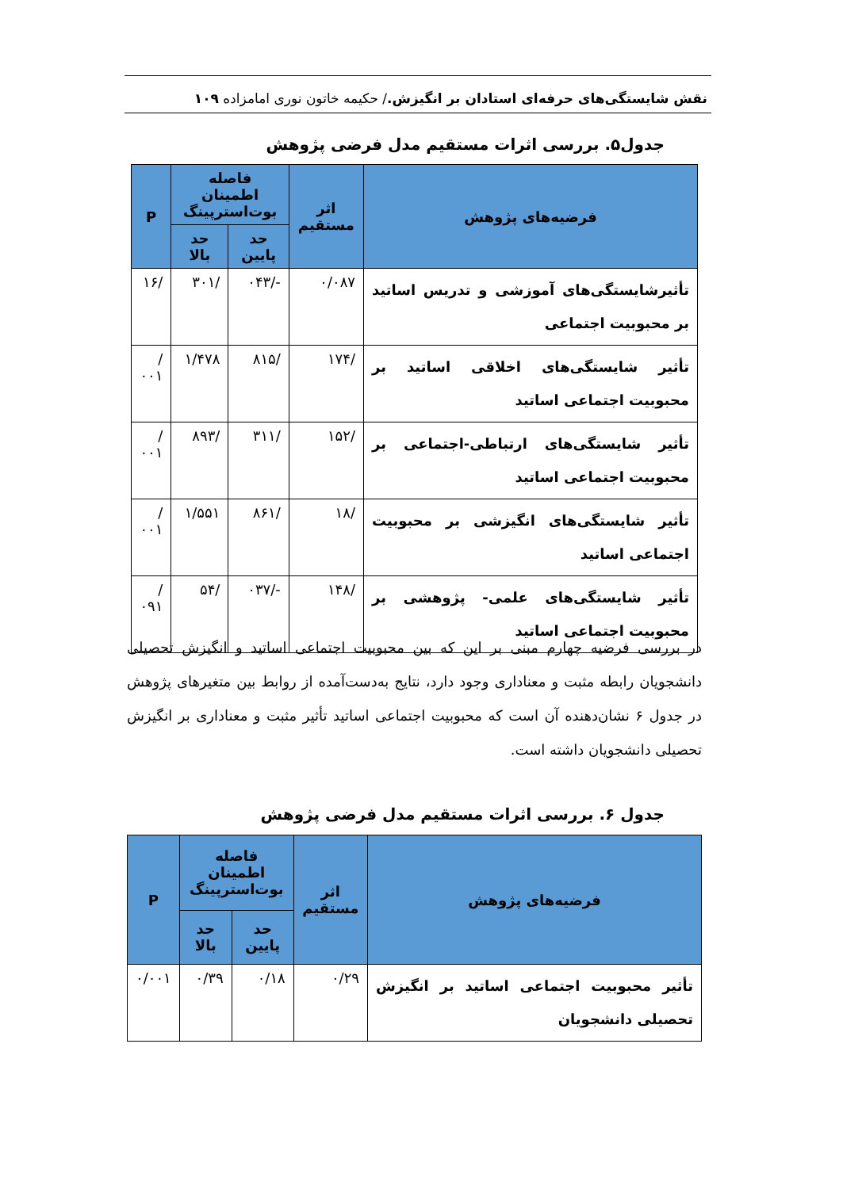نقش شایستگی‌های حرفه‌ای استادان بر انگیزش./ حکیمه خاتون نوری امامزاده ۱۰۹
جدول۵. بررسی اثرات مستقیم مدل فرضی پژوهش
| فرضیه‌های پژوهش | اثر مستقیم | فاصله اطمینان بوت‌استرپینگ | | P |
| --- | --- | --- | --- | --- |
| | | حد پایین | حد بالا | |
| تأثیرشایستگی‌های آموزشی و تدریس اساتید بر محبوبیت اجتماعی | ۰/۰۸۷ | -/۰۴۳ | /۳۰۱ | /۱۶ |
| تأثیر شایستگی‌های اخلاقی اساتید بر محبوبیت اجتماعی اساتید | /۱۷۴ | /۸۱۵ | ۱/۴۷۸ | /۰۰۱ |
| تأثیر شایستگی‌های ارتباطی-اجتماعی بر محبوبیت اجتماعی اساتید | /۱۵۲ | /۳۱۱ | /۸۹۳ | /۰۰۱ |
| تأثیر شایستگی‌های انگیزشی بر محبوبیت اجتماعی اساتید | /۱۸ | /۸۶۱ | ۱/۵۵۱ | /۰۰۱ |
| تأثیر شایستگی‌های علمی- پژوهشی بر محبوبیت اجتماعی اساتید | /۱۴۸ | -/۰۳۷ | /۵۴ | /۰۹۱ |
در بررسی فرضیه چهارم مبنی بر این که بین محبوبیت اجتماعی اساتید و انگیزش تحصیلی دانشجویان رابطه مثبت و معناداری وجود دارد، نتایج به‌دست‌آمده از روابط بین متغیرهای پژوهش در جدول ۶ نشان‌دهنده آن است که محبوبیت اجتماعی اساتید تأثیر مثبت و معناداری بر انگیزش تحصیلی دانشجویان داشته است.
جدول ۶. بررسی اثرات مستقیم مدل فرضی پژوهش
| فرضیه‌های پژوهش | اثر مستقیم | فاصله اطمینان بوت‌استرپینگ | | P |
| --- | --- | --- | --- | --- |
| | | حد پایین | حد بالا | |
| تأثیر محبوبیت اجتماعی اساتید بر انگیزش تحصیلی دانشجویان | ۰/۲۹ | ۰/۱۸ | ۰/۳۹ | ۰/۰۰۱ |